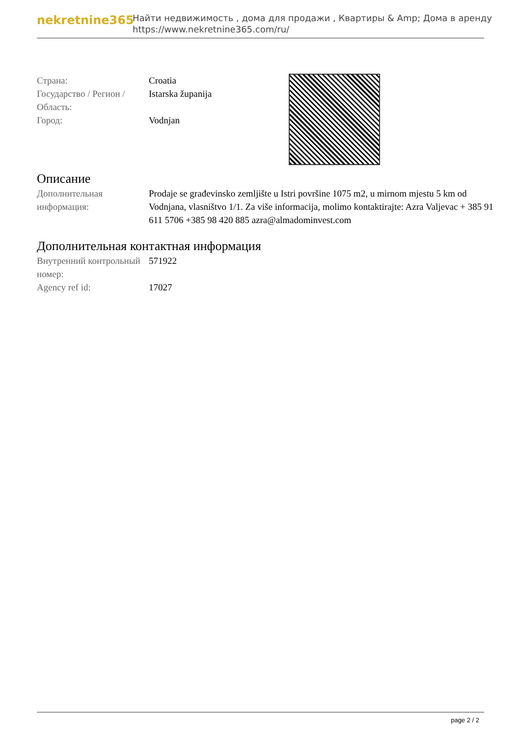nekretnine365
Найти недвижимость , дома для продажи , Квартиры & Amp; Дома в аренду
https://www.nekretnine365.com/ru/
| Страна: | Croatia |
| Государство / Регион / Область: | Istarska županija |
| Город: | Vodnjan |
Описание
| Дополнительная информация: | Prodaje se građevinsko zemljište u Istri površine 1075 m2, u mirnom mjestu 5 km od Vodnjana, vlasništvo 1/1. Za više informacija, molimo kontaktirajte: Azra Valjevac + 385 91 611 5706 +385 98 420 885 azra@almadominvest.com |
Дополнительная контактная информация
| Внутренний контрольный номер: | 571922 |
| Agency ref id: | 17027 |
page 2 / 2